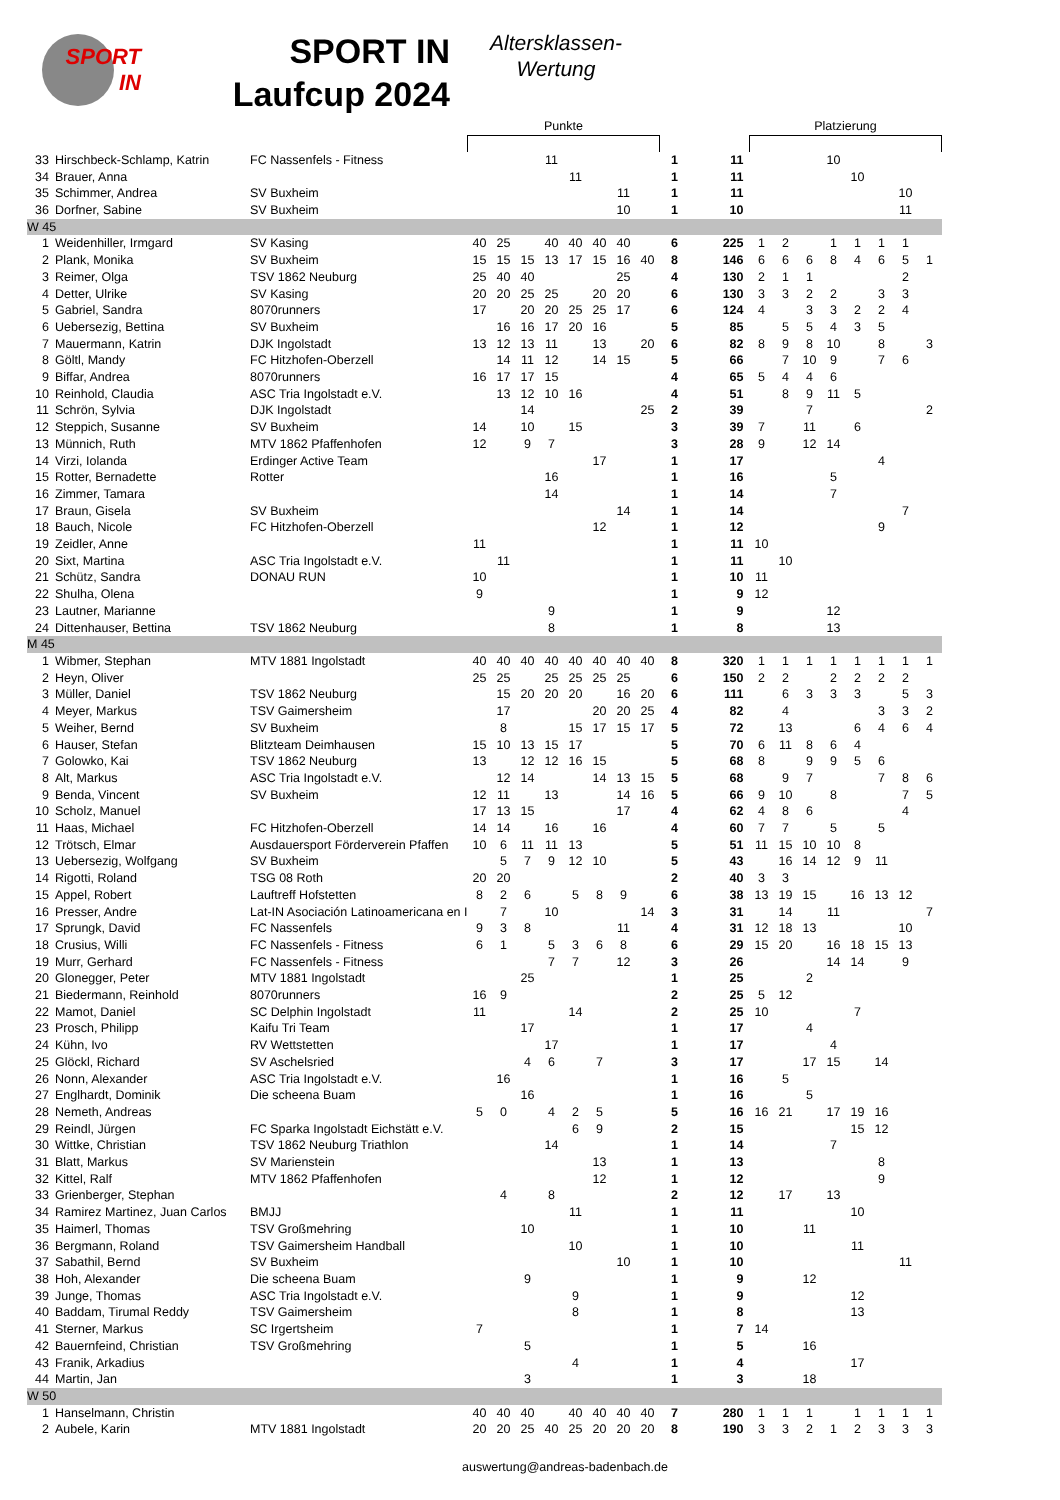SPORT IN
SPORT IN
Laufcup 2024
Altersklassen-
Wertung
| | | | Punkte | | | | | | | | | | | Platzierung | | | | | | | |
| --- | --- | --- | --- | --- | --- | --- | --- | --- | --- | --- | --- | --- | --- | --- | --- | --- | --- | --- | --- | --- | --- |
| 33 | Hirschbeck-Schlamp, Katrin | FC Nassenfels - Fitness | | | | 11 | | | | | 1 | | 11 | | | | 10 | | | | |
| 34 | Brauer, Anna | | | | | | 11 | | | | 1 | | 11 | | | | | 10 | | | |
| 35 | Schimmer, Andrea | SV Buxheim | | | | | | | 11 | | 1 | | 11 | | | | | | | 10 | |
| 36 | Dorfner, Sabine | SV Buxheim | | | | | | | 10 | | 1 | | 10 | | | | | | | 11 | |
| W 45 | | | | | | | | | | | | | | | | | | | | | |
| 1 | Weidenhiller, Irmgard | SV Kasing | 40 | 25 | | 40 | 40 | 40 | 40 | | 6 | | 225 | 1 | 2 | | 1 | 1 | 1 | 1 | |
| 2 | Plank, Monika | SV Buxheim | 15 | 15 | 15 | 13 | 17 | 15 | 16 | 40 | 8 | | 146 | 6 | 6 | 6 | 8 | 4 | 6 | 5 | 1 |
| 3 | Reimer, Olga | TSV 1862 Neuburg | 25 | 40 | 40 | | | | 25 | | 4 | | 130 | 2 | 1 | 1 | | | | 2 | |
| 4 | Detter, Ulrike | SV Kasing | 20 | 20 | 25 | 25 | | 20 | 20 | | 6 | | 130 | 3 | 3 | 2 | 2 | | 3 | 3 | |
| 5 | Gabriel, Sandra | 8070runners | 17 | | 20 | 20 | 25 | 25 | 17 | | 6 | | 124 | 4 | | 3 | 3 | 2 | 2 | 4 | |
| 6 | Uebersezig, Bettina | SV Buxheim | | 16 | 16 | 17 | 20 | 16 | | | 5 | | 85 | | 5 | 5 | 4 | 3 | 5 | | |
| 7 | Mauermann, Katrin | DJK Ingolstadt | 13 | 12 | 13 | 11 | | 13 | | 20 | 6 | | 82 | 8 | 9 | 8 | 10 | | 8 | | 3 |
| 8 | Göltl, Mandy | FC Hitzhofen-Oberzell | | 14 | 11 | 12 | | 14 | 15 | | 5 | | 66 | | 7 | 10 | 9 | | 7 | 6 | |
| 9 | Biffar, Andrea | 8070runners | 16 | 17 | 17 | 15 | | | | | 4 | | 65 | 5 | 4 | 4 | 6 | | | | |
| 10 | Reinhold, Claudia | ASC Tria Ingolstadt e.V. | | 13 | 12 | 10 | 16 | | | | 4 | | 51 | | 8 | 9 | 11 | 5 | | | |
| 11 | Schrön, Sylvia | DJK Ingolstadt | | | 14 | | | | | 25 | 2 | | 39 | | | 7 | | | | | 2 |
| 12 | Steppich, Susanne | SV Buxheim | 14 | | 10 | | 15 | | | | 3 | | 39 | 7 | | 11 | | 6 | | | |
| 13 | Münnich, Ruth | MTV 1862 Pfaffenhofen | 12 | | 9 | 7 | | | | | 3 | | 28 | 9 | | 12 | 14 | | | | |
| 14 | Virzi, Iolanda | Erdinger Active Team | | | | | | 17 | | | 1 | | 17 | | | | | | 4 | | |
| 15 | Rotter, Bernadette | Rotter | | | | 16 | | | | | 1 | | 16 | | | | 5 | | | | |
| 16 | Zimmer, Tamara | | | | | 14 | | | | | 1 | | 14 | | | | 7 | | | | |
| 17 | Braun, Gisela | SV Buxheim | | | | | | | 14 | | 1 | | 14 | | | | | | | 7 | |
| 18 | Bauch, Nicole | FC Hitzhofen-Oberzell | | | | | | 12 | | | 1 | | 12 | | | | | | 9 | | |
| 19 | Zeidler, Anne | | 11 | | | | | | | | 1 | | 11 | 10 | | | | | | | |
| 20 | Sixt, Martina | ASC Tria Ingolstadt e.V. | | 11 | | | | | | | 1 | | 11 | | 10 | | | | | | |
| 21 | Schütz, Sandra | DONAU RUN | 10 | | | | | | | | 1 | | 10 | 11 | | | | | | | |
| 22 | Shulha, Olena | | 9 | | | | | | | | 1 | | 9 | 12 | | | | | | | |
| 23 | Lautner, Marianne | | | | | 9 | | | | | 1 | | 9 | | | | 12 | | | | |
| 24 | Dittenhauser, Bettina | TSV 1862 Neuburg | | | | 8 | | | | | 1 | | 8 | | | | 13 | | | | |
| M 45 | | | | | | | | | | | | | | | | | | | | | |
| 1 | Wibmer, Stephan | MTV 1881 Ingolstadt | 40 | 40 | 40 | 40 | 40 | 40 | 40 | 40 | 8 | | 320 | 1 | 1 | 1 | 1 | 1 | 1 | 1 | 1 |
| 2 | Heyn, Oliver | | 25 | 25 | | 25 | 25 | 25 | 25 | | 6 | | 150 | 2 | 2 | | 2 | 2 | 2 | 2 | |
| 3 | Müller, Daniel | TSV 1862 Neuburg | | 15 | 20 | 20 | 20 | | 16 | 20 | 6 | | 111 | | 6 | 3 | 3 | 3 | | 5 | 3 |
| 4 | Meyer, Markus | TSV Gaimersheim | | 17 | | | | 20 | 20 | 25 | 4 | | 82 | | 4 | | | | 3 | 3 | 2 |
| 5 | Weiher, Bernd | SV Buxheim | | 8 | | | 15 | 17 | 15 | 17 | 5 | | 72 | | 13 | | | 6 | 4 | 6 | 4 |
| 6 | Hauser, Stefan | Blitzteam Deimhausen | 15 | 10 | 13 | 15 | 17 | | | | 5 | | 70 | 6 | 11 | 8 | 6 | 4 | | | |
| 7 | Golowko, Kai | TSV 1862 Neuburg | 13 | | 12 | 12 | 16 | 15 | | | 5 | | 68 | 8 | | 9 | 9 | 5 | 6 | | |
| 8 | Alt, Markus | ASC Tria Ingolstadt e.V. | | 12 | 14 | | | 14 | 13 | 15 | 5 | | 68 | | 9 | 7 | | | 7 | 8 | 6 |
| 9 | Benda, Vincent | SV Buxheim | 12 | 11 | | 13 | | | 14 | 16 | 5 | | 66 | 9 | 10 | | 8 | | | 7 | 5 |
| 10 | Scholz, Manuel | | 17 | 13 | 15 | | | | 17 | | 4 | | 62 | 4 | 8 | 6 | | | | 4 | |
| 11 | Haas, Michael | FC Hitzhofen-Oberzell | 14 | 14 | | 16 | | 16 | | | 4 | | 60 | 7 | 7 | | 5 | | 5 | | |
| 12 | Trötsch, Elmar | Ausdauersport Förderverein Pfaffen | 10 | 6 | 11 | 11 | 13 | | | | 5 | | 51 | 11 | 15 | 10 | 10 | 8 | | | |
| 13 | Uebersezig, Wolfgang | SV Buxheim | | 5 | 7 | 9 | 12 | 10 | | | 5 | | 43 | | 16 | 14 | 12 | 9 | 11 | | |
| 14 | Rigotti, Roland | TSG 08 Roth | 20 | 20 | | | | | | | 2 | | 40 | 3 | 3 | | | | | | |
| 15 | Appel, Robert | Lauftreff Hofstetten | 8 | 2 | 6 | | 5 | 8 | 9 | | 6 | | 38 | 13 | 19 | 15 | | 16 | 13 | 12 | |
| 16 | Presser, Andre | Lat-IN Asociación Latinoamericana en I | | 7 | | 10 | | | | 14 | 3 | | 31 | | 14 | | 11 | | | | 7 |
| 17 | Sprungk, David | FC Nassenfels | 9 | 3 | 8 | | | | 11 | | 4 | | 31 | 12 | 18 | 13 | | | | 10 | |
| 18 | Crusius, Willi | FC Nassenfels - Fitness | 6 | 1 | | 5 | 3 | 6 | 8 | | 6 | | 29 | 15 | 20 | | 16 | 18 | 15 | 13 | |
| 19 | Murr, Gerhard | FC Nassenfels - Fitness | | | | 7 | 7 | | 12 | | 3 | | 26 | | | | 14 | 14 | | 9 | |
| 20 | Glonegger, Peter | MTV 1881 Ingolstadt | | | 25 | | | | | | 1 | | 25 | | | 2 | | | | | |
| 21 | Biedermann, Reinhold | 8070runners | 16 | 9 | | | | | | | 2 | | 25 | 5 | 12 | | | | | | |
| 22 | Mamot, Daniel | SC Delphin Ingolstadt | 11 | | | | 14 | | | | 2 | | 25 | 10 | | | | 7 | | | |
| 23 | Prosch, Philipp | Kaifu Tri Team | | | 17 | | | | | | 1 | | 17 | | | 4 | | | | | |
| 24 | Kühn, Ivo | RV Wettstetten | | | | 17 | | | | | 1 | | 17 | | | | 4 | | | | |
| 25 | Glöckl, Richard | SV Aschelsried | | | 4 | 6 | | 7 | | | 3 | | 17 | | | 17 | 15 | | 14 | | |
| 26 | Nonn, Alexander | ASC Tria Ingolstadt e.V. | | 16 | | | | | | | 1 | | 16 | | 5 | | | | | | |
| 27 | Englhardt, Dominik | Die scheena Buam | | | 16 | | | | | | 1 | | 16 | | | 5 | | | | | |
| 28 | Nemeth, Andreas | | 5 | 0 | | 4 | 2 | 5 | | | 5 | | 16 | 16 | 21 | | 17 | 19 | 16 | | |
| 29 | Reindl, Jürgen | FC Sparka Ingolstadt Eichstätt e.V. | | | | | 6 | 9 | | | 2 | | 15 | | | | | 15 | 12 | | |
| 30 | Wittke, Christian | TSV 1862 Neuburg Triathlon | | | | 14 | | | | | 1 | | 14 | | | | 7 | | | | |
| 31 | Blatt, Markus | SV Marienstein | | | | | | 13 | | | 1 | | 13 | | | | | | 8 | | |
| 32 | Kittel, Ralf | MTV 1862 Pfaffenhofen | | | | | | 12 | | | 1 | | 12 | | | | | | 9 | | |
| 33 | Grienberger, Stephan | | | 4 | | 8 | | | | | 2 | | 12 | | 17 | | 13 | | | | |
| 34 | Ramirez Martinez, Juan Carlos | BMJJ | | | | | 11 | | | | 1 | | 11 | | | | | 10 | | | |
| 35 | Haimerl, Thomas | TSV Großmehring | | | 10 | | | | | | 1 | | 10 | | | 11 | | | | | |
| 36 | Bergmann, Roland | TSV Gaimersheim Handball | | | | | 10 | | | | 1 | | 10 | | | | | 11 | | | |
| 37 | Sabathil, Bernd | SV Buxheim | | | | | | | 10 | | 1 | | 10 | | | | | | | 11 | |
| 38 | Hoh, Alexander | Die scheena Buam | | | 9 | | | | | | 1 | | 9 | | | 12 | | | | | |
| 39 | Junge, Thomas | ASC Tria Ingolstadt e.V. | | | | | 9 | | | | 1 | | 9 | | | | | 12 | | | |
| 40 | Baddam, Tirumal Reddy | TSV Gaimersheim | | | | | 8 | | | | 1 | | 8 | | | | | 13 | | | |
| 41 | Sterner, Markus | SC Irgertsheim | 7 | | | | | | | | 1 | | 7 | 14 | | | | | | | |
| 42 | Bauernfeind, Christian | TSV Großmehring | | | 5 | | | | | | 1 | | 5 | | | 16 | | | | | |
| 43 | Franik, Arkadius | | | | | | 4 | | | | 1 | | 4 | | | | | 17 | | | |
| 44 | Martin, Jan | | | | 3 | | | | | | 1 | | 3 | | | 18 | | | | | |
| W 50 | | | | | | | | | | | | | | | | | | | | | |
| 1 | Hanselmann, Christin | | 40 | 40 | 40 | | 40 | 40 | 40 | 40 | 7 | | 280 | 1 | 1 | 1 | | 1 | 1 | 1 | 1 |
| 2 | Aubele, Karin | MTV 1881 Ingolstadt | 20 | 20 | 25 | 40 | 25 | 20 | 20 | 20 | 8 | | 190 | 3 | 3 | 2 | 1 | 2 | 3 | 3 | 3 |
auswertung@andreas-badenbach.de